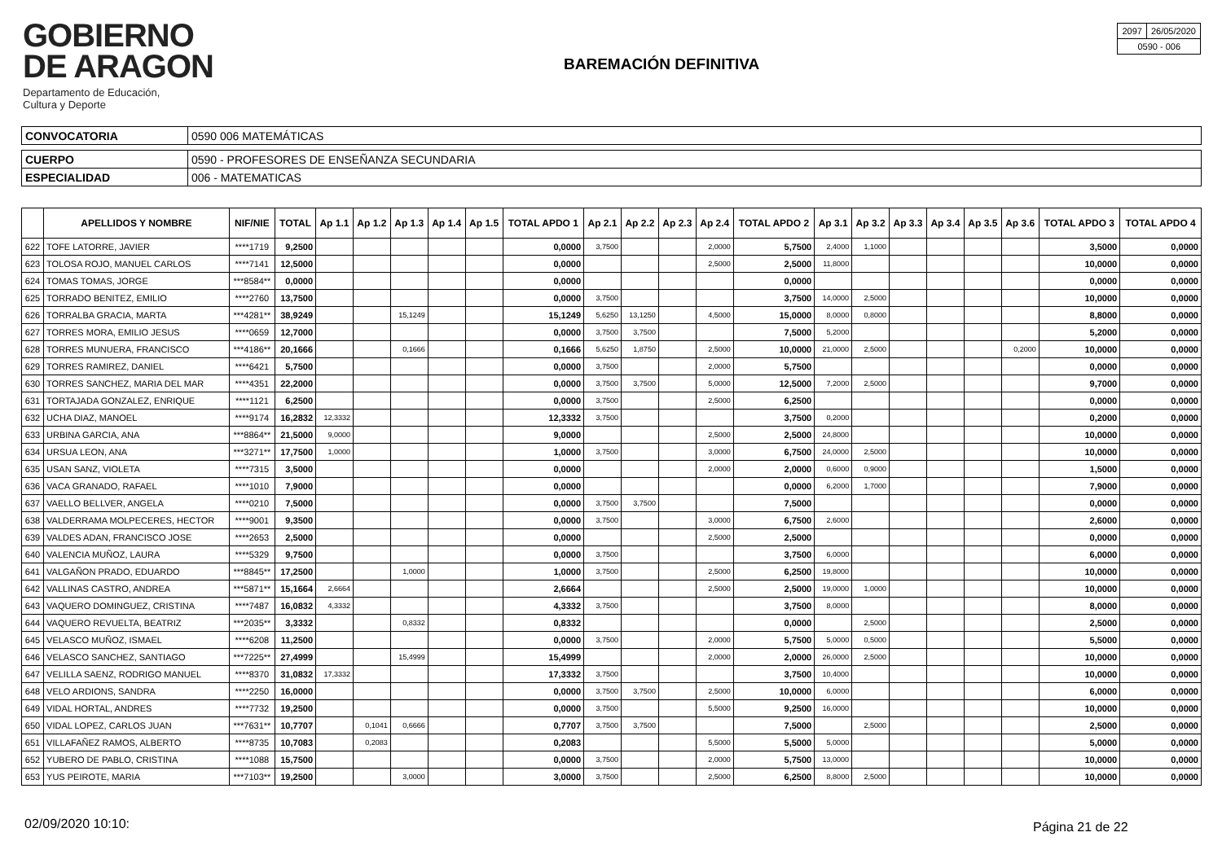GOBIERNO
DE ARAGON
Departamento de Educación,
Cultura y Deporte
BAREMACIÓN DEFINITIVA
| 2097 | 26/05/2020 |
| 0590 - 006 | |
| CONVOCATORIA | 0590 006 MATEMÁTICAS |
| CUERPO | 0590 - PROFESORES DE ENSEÑANZA SECUNDARIA |
| ESPECIALIDAD | 006 - MATEMATICAS |
| | APELLIDOS Y NOMBRE | NIF/NIE | TOTAL | Ap 1.1 | Ap 1.2 | Ap 1.3 | Ap 1.4 | Ap 1.5 | TOTAL APDO 1 | Ap 2.1 | Ap 2.2 | Ap 2.3 | Ap 2.4 | TOTAL APDO 2 | Ap 3.1 | Ap 3.2 | Ap 3.3 | Ap 3.4 | Ap 3.5 | Ap 3.6 | TOTAL APDO 3 | TOTAL APDO 4 |
| --- | --- | --- | --- | --- | --- | --- | --- | --- | --- | --- | --- | --- | --- | --- | --- | --- | --- | --- | --- | --- | --- | --- |
| 622 | TOFE LATORRE, JAVIER | ****1719 | 9,2500 | | | | | | 0,0000 | 3,7500 | | | 2,0000 | 5,7500 | 2,4000 | 1,1000 | | | | | 3,5000 | 0,0000 |
| 623 | TOLOSA ROJO, MANUEL CARLOS | ****7141 | 12,5000 | | | | | | 0,0000 | | | | 2,5000 | 2,5000 | 11,8000 | | | | | | 10,0000 | 0,0000 |
| 624 | TOMAS TOMAS, JORGE | ***8584** | 0,0000 | | | | | | 0,0000 | | | | | 0,0000 | | | | | | | 0,0000 | 0,0000 |
| 625 | TORRADO BENITEZ, EMILIO | ****2760 | 13,7500 | | | | | | 0,0000 | 3,7500 | | | | 3,7500 | 14,0000 | 2,5000 | | | | | 10,0000 | 0,0000 |
| 626 | TORRALBA GRACIA, MARTA | ***4281** | 38,9249 | | | 15,1249 | | | 15,1249 | 5,6250 | 13,1250 | | 4,5000 | 15,0000 | 8,0000 | 0,8000 | | | | | 8,8000 | 0,0000 |
| 627 | TORRES MORA, EMILIO JESUS | ****0659 | 12,7000 | | | | | | 0,0000 | 3,7500 | 3,7500 | | | 7,5000 | 5,2000 | | | | | | 5,2000 | 0,0000 |
| 628 | TORRES MUNUERA, FRANCISCO | ***4186** | 20,1666 | | | 0,1666 | | | 0,1666 | 5,6250 | 1,8750 | | 2,5000 | 10,0000 | 21,0000 | 2,5000 | | | | 0,2000 | 10,0000 | 0,0000 |
| 629 | TORRES RAMIREZ, DANIEL | ****6421 | 5,7500 | | | | | | 0,0000 | 3,7500 | | | 2,0000 | 5,7500 | | | | | | | 0,0000 | 0,0000 |
| 630 | TORRES SANCHEZ, MARIA DEL MAR | ****4351 | 22,2000 | | | | | | 0,0000 | 3,7500 | 3,7500 | | 5,0000 | 12,5000 | 7,2000 | 2,5000 | | | | | 9,7000 | 0,0000 |
| 631 | TORTAJADA GONZALEZ, ENRIQUE | ****1121 | 6,2500 | | | | | | 0,0000 | 3,7500 | | | 2,5000 | 6,2500 | | | | | | | 0,0000 | 0,0000 |
| 632 | UCHA DIAZ, MANOEL | ****9174 | 16,2832 | 12,3332 | | | | | 12,3332 | 3,7500 | | | | 3,7500 | 0,2000 | | | | | | 0,2000 | 0,0000 |
| 633 | URBINA GARCIA, ANA | ***8864** | 21,5000 | 9,0000 | | | | | 9,0000 | | | | 2,5000 | 2,5000 | 24,8000 | | | | | | 10,0000 | 0,0000 |
| 634 | URSUA LEON, ANA | ***3271** | 17,7500 | 1,0000 | | | | | 1,0000 | 3,7500 | | | 3,0000 | 6,7500 | 24,0000 | 2,5000 | | | | | 10,0000 | 0,0000 |
| 635 | USAN SANZ, VIOLETA | ****7315 | 3,5000 | | | | | | 0,0000 | | | | 2,0000 | 2,0000 | 0,6000 | 0,9000 | | | | | 1,5000 | 0,0000 |
| 636 | VACA GRANADO, RAFAEL | ****1010 | 7,9000 | | | | | | 0,0000 | | | | | 0,0000 | 6,2000 | 1,7000 | | | | | 7,9000 | 0,0000 |
| 637 | VAELLO BELLVER, ANGELA | ****0210 | 7,5000 | | | | | | 0,0000 | 3,7500 | 3,7500 | | | 7,5000 | | | | | | | 0,0000 | 0,0000 |
| 638 | VALDERRAMA MOLPECERES, HECTOR | ****9001 | 9,3500 | | | | | | 0,0000 | 3,7500 | | | 3,0000 | 6,7500 | 2,6000 | | | | | | 2,6000 | 0,0000 |
| 639 | VALDES ADAN, FRANCISCO JOSE | ****2653 | 2,5000 | | | | | | 0,0000 | | | | 2,5000 | 2,5000 | | | | | | | 0,0000 | 0,0000 |
| 640 | VALENCIA MUÑOZ, LAURA | ****5329 | 9,7500 | | | | | | 0,0000 | 3,7500 | | | | 3,7500 | 6,0000 | | | | | | 6,0000 | 0,0000 |
| 641 | VALGAÑON PRADO, EDUARDO | ***8845** | 17,2500 | | | 1,0000 | | | 1,0000 | 3,7500 | | | 2,5000 | 6,2500 | 19,8000 | | | | | | 10,0000 | 0,0000 |
| 642 | VALLINAS CASTRO, ANDREA | ***5871** | 15,1664 | 2,6664 | | | | | 2,6664 | | | | 2,5000 | 2,5000 | 19,0000 | 1,0000 | | | | | 10,0000 | 0,0000 |
| 643 | VAQUERO DOMINGUEZ, CRISTINA | ****7487 | 16,0832 | 4,3332 | | | | | 4,3332 | 3,7500 | | | | 3,7500 | 8,0000 | | | | | | 8,0000 | 0,0000 |
| 644 | VAQUERO REVUELTA, BEATRIZ | ***2035** | 3,3332 | | | 0,8332 | | | 0,8332 | | | | | 0,0000 | | 2,5000 | | | | | 2,5000 | 0,0000 |
| 645 | VELASCO MUÑOZ, ISMAEL | ****6208 | 11,2500 | | | | | | 0,0000 | 3,7500 | | | 2,0000 | 5,7500 | 5,0000 | 0,5000 | | | | | 5,5000 | 0,0000 |
| 646 | VELASCO SANCHEZ, SANTIAGO | ***7225** | 27,4999 | | | 15,4999 | | | 15,4999 | | | | 2,0000 | 2,0000 | 26,0000 | 2,5000 | | | | | 10,0000 | 0,0000 |
| 647 | VELILLA SAENZ, RODRIGO MANUEL | ****8370 | 31,0832 | 17,3332 | | | | | 17,3332 | 3,7500 | | | | 3,7500 | 10,4000 | | | | | | 10,0000 | 0,0000 |
| 648 | VELO ARDIONS, SANDRA | ****2250 | 16,0000 | | | | | | 0,0000 | 3,7500 | 3,7500 | | 2,5000 | 10,0000 | 6,0000 | | | | | | 6,0000 | 0,0000 |
| 649 | VIDAL HORTAL, ANDRES | ****7732 | 19,2500 | | | | | | 0,0000 | 3,7500 | | | 5,5000 | 9,2500 | 16,0000 | | | | | | 10,0000 | 0,0000 |
| 650 | VIDAL LOPEZ, CARLOS JUAN | ***7631** | 10,7707 | | 0,1041 | 0,6666 | | | 0,7707 | 3,7500 | 3,7500 | | | 7,5000 | | 2,5000 | | | | | 2,5000 | 0,0000 |
| 651 | VILLAFAÑEZ RAMOS, ALBERTO | ****8735 | 10,7083 | | 0,2083 | | | | 0,2083 | | | | 5,5000 | 5,5000 | 5,0000 | | | | | | 5,0000 | 0,0000 |
| 652 | YUBERO DE PABLO, CRISTINA | ****1088 | 15,7500 | | | | | | 0,0000 | 3,7500 | | | 2,0000 | 5,7500 | 13,0000 | | | | | | 10,0000 | 0,0000 |
| 653 | YUS PEIROTE, MARIA | ***7103** | 19,2500 | | | 3,0000 | | | 3,0000 | 3,7500 | | | 2,5000 | 6,2500 | 8,8000 | 2,5000 | | | | | 10,0000 | 0,0000 |
02/09/2020 10:10: Página 21 de 22